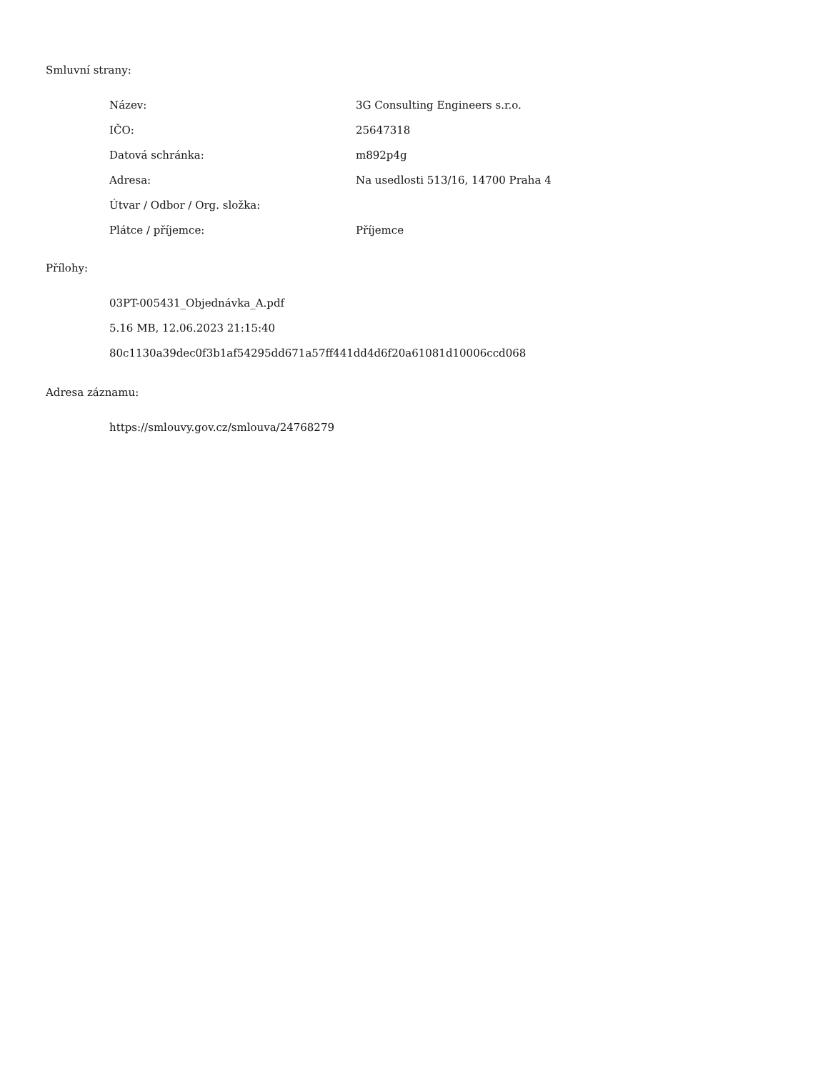Smluvní strany:
| Název: | 3G Consulting Engineers s.r.o. |
| IČO: | 25647318 |
| Datová schránka: | m892p4g |
| Adresa: | Na usedlosti 513/16, 14700 Praha 4 |
| Útvar / Odbor / Org. složka: | |
| Plátce / příjemce: | Příjemce |
Přílohy:
03PT-005431_Objednávka_A.pdf
5.16 MB, 12.06.2023 21:15:40
80c1130a39dec0f3b1af54295dd671a57ff441dd4d6f20a61081d10006ccd068
Adresa záznamu:
https://smlouvy.gov.cz/smlouva/24768279